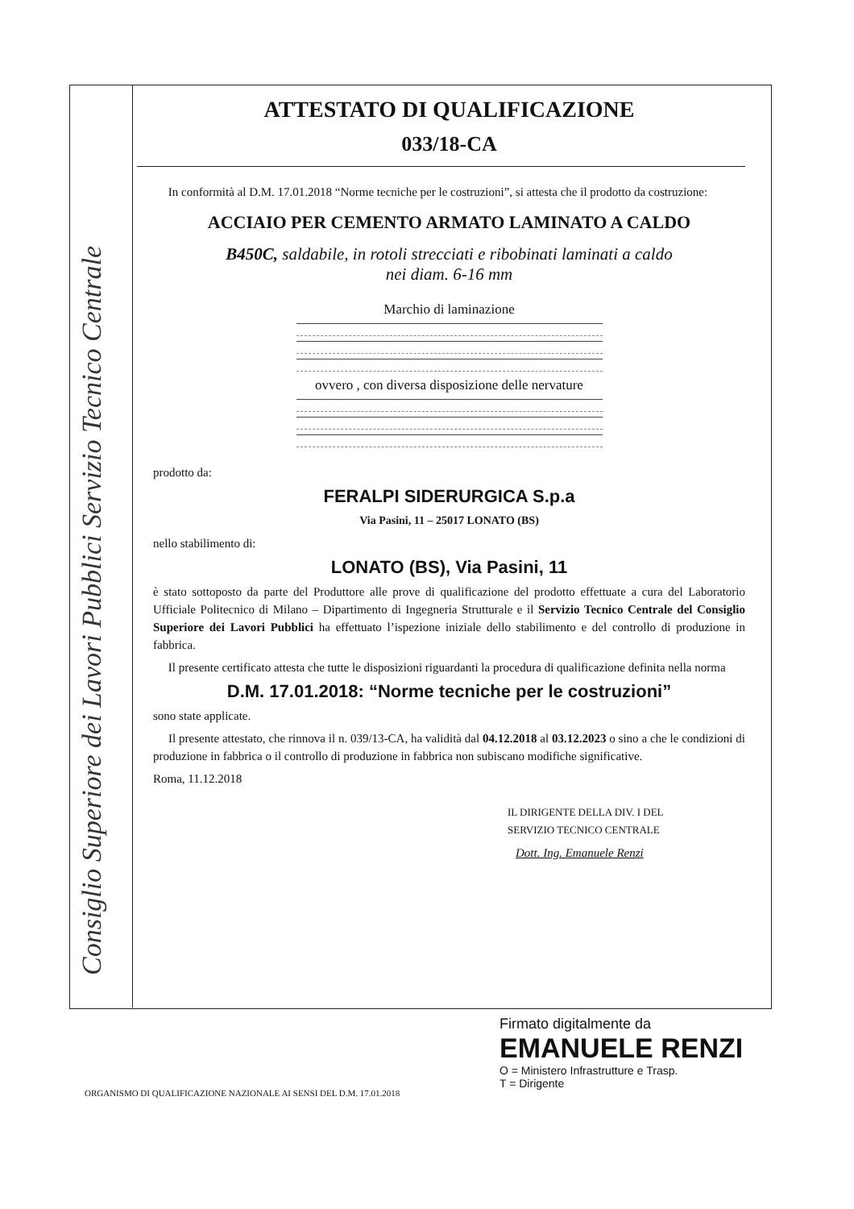Consiglio Superiore dei Lavori Pubblici Servizio Tecnico Centrale
ATTESTATO DI QUALIFICAZIONE
033/18-CA
In conformità al D.M. 17.01.2018 “Norme tecniche per le costruzioni”, si attesta che il prodotto da costruzione:
ACCIAIO PER CEMENTO ARMATO LAMINATO A CALDO
B450C, saldabile, in rotoli strecciati e ribobinati laminati a caldo
nei diam. 6-16 mm
Marchio di laminazione
ovvero , con diversa disposizione delle nervature
prodotto da:
FERALPI SIDERURGICA S.p.a
Via Pasini, 11 – 25017 LONATO (BS)
nello stabilimento di:
LONATO (BS), Via Pasini, 11
è stato sottoposto da parte del Produttore alle prove di qualificazione del prodotto effettuate a cura del Laboratorio Ufficiale Politecnico di Milano – Dipartimento di Ingegneria Strutturale e il Servizio Tecnico Centrale del Consiglio Superiore dei Lavori Pubblici ha effettuato l’ispezione iniziale dello stabilimento e del controllo di produzione in fabbrica.
Il presente certificato attesta che tutte le disposizioni riguardanti la procedura di qualificazione definita nella norma
D.M. 17.01.2018: “Norme tecniche per le costruzioni”
sono state applicate.
Il presente attestato, che rinnova il n. 039/13-CA, ha validità dal 04.12.2018 al 03.12.2023 o sino a che le condizioni di produzione in fabbrica o il controllo di produzione in fabbrica non subiscano modifiche significative.
Roma, 11.12.2018
IL DIRIGENTE DELLA DIV. I DEL
SERVIZIO TECNICO CENTRALE
Dott. Ing. Emanuele Renzi
Firmato digitalmente da
EMANUELE RENZI
O = Ministero Infrastrutture e Trasp.
T = Dirigente
ORGANISMO DI QUALIFICAZIONE NAZIONALE AI SENSI DEL D.M. 17.01.2018